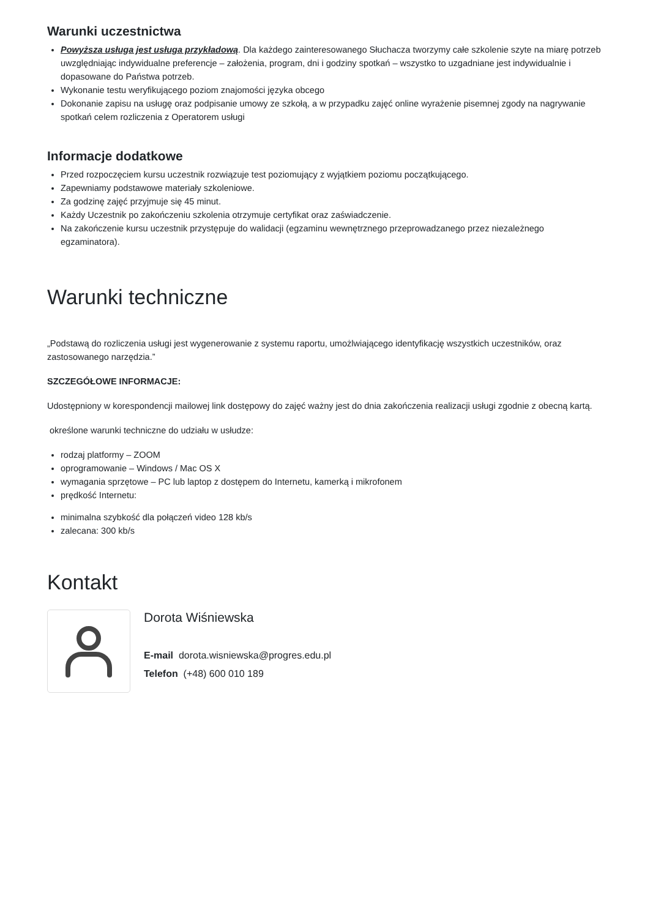Warunki uczestnictwa
Powyższa usługa jest usługa przykładową. Dla każdego zainteresowanego Słuchacza tworzymy całe szkolenie szyte na miarę potrzeb uwzględniając indywidualne preferencje – założenia, program, dni i godziny spotkań – wszystko to uzgadniane jest indywidualnie i dopasowane do Państwa potrzeb.
Wykonanie testu weryfikującego poziom znajomości języka obcego
Dokonanie zapisu na usługę oraz podpisanie umowy ze szkołą, a w przypadku zajęć online wyrażenie pisemnej zgody na nagrywanie spotkań celem rozliczenia z Operatorem usługi
Informacje dodatkowe
Przed rozpoczęciem kursu uczestnik rozwiązuje test poziomujący z wyjątkiem poziomu początkującego.
Zapewniamy podstawowe materiały szkoleniowe.
Za godzinę zajęć przyjmuje się 45 minut.
Każdy Uczestnik po zakończeniu szkolenia otrzymuje certyfikat oraz zaświadczenie.
Na zakończenie kursu uczestnik przystępuje do walidacji (egzaminu wewnętrznego przeprowadzanego przez niezależnego egzaminatora).
Warunki techniczne
„Podstawą do rozliczenia usługi jest wygenerowanie z systemu raportu, umożlwiającego identyfikację wszystkich uczestników, oraz zastosowanego narzędzia.”
SZCZEGÓŁOWE INFORMACJE:
Udostępniony w korespondencji mailowej link dostępowy do zajęć ważny jest do dnia zakończenia realizacji usługi zgodnie z obecną kartą.
określone warunki techniczne do udziału w usłudze:
rodzaj platformy – ZOOM
oprogramowanie – Windows / Mac OS X
wymagania sprzętowe – PC lub laptop z dostępem do Internetu, kamerką i mikrofonem
prędkość Internetu:
minimalna szybkość dla połączeń video 128 kb/s
zalecana: 300 kb/s
Kontakt
Dorota Wiśniewska
E-mail dorota.wisniewska@progres.edu.pl
Telefon (+48) 600 010 189